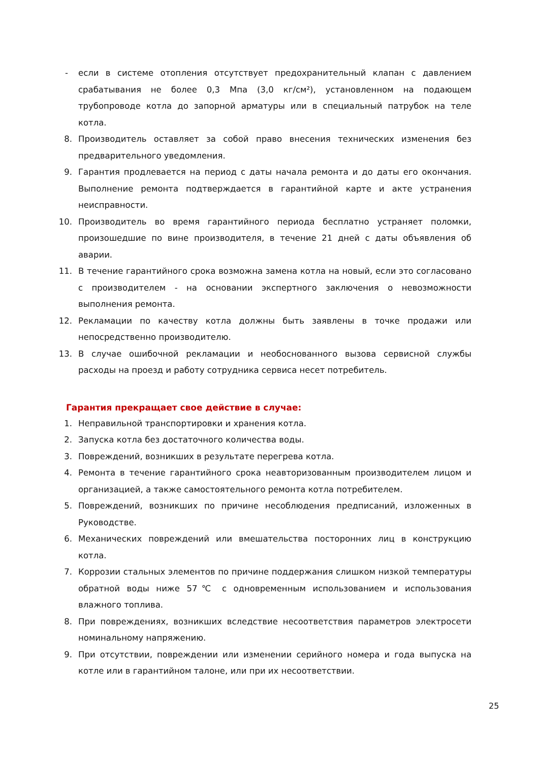- если в системе отопления отсутствует предохранительный клапан с давлением срабатывания не более 0,3 Мпа (3,0 кг/см²), установленном на подающем трубопроводе котла до запорной арматуры или в специальный патрубок на теле котла.
8. Производитель оставляет за собой право внесения технических изменения без предварительного уведомления.
9. Гарантия продлевается на период с даты начала ремонта и до даты его окончания. Выполнение ремонта подтверждается в гарантийной карте и акте устранения неисправности.
10. Производитель во время гарантийного периода бесплатно устраняет поломки, произошедшие по вине производителя, в течение 21 дней с даты объявления об аварии.
11. В течение гарантийного срока возможна замена котла на новый, если это согласовано с производителем - на основании экспертного заключения о невозможности выполнения ремонта.
12. Рекламации по качеству котла должны быть заявлены в точке продажи или непосредственно производителю.
13. В случае ошибочной рекламации и необоснованного вызова сервисной службы расходы на проезд и работу сотрудника сервиса несет потребитель.
Гарантия прекращает свое действие в случае:
1. Неправильной транспортировки и хранения котла.
2. Запуска котла без достаточного количества воды.
3. Повреждений, возникших в результате перегрева котла.
4. Ремонта в течение гарантийного срока неавторизованным производителем лицом и организацией, а также самостоятельного ремонта котла потребителем.
5. Повреждений, возникших по причине несоблюдения предписаний, изложенных в Руководстве.
6. Механических повреждений или вмешательства посторонних лиц в конструкцию котла.
7. Коррозии стальных элементов по причине поддержания слишком низкой температуры обратной воды ниже 57℃ с одновременным использованием и использования влажного топлива.
8. При повреждениях, возникших вследствие несоответствия параметров электросети номинальному напряжению.
9. При отсутствии, повреждении или изменении серийного номера и года выпуска на котле или в гарантийном талоне, или при их несоответствии.
25